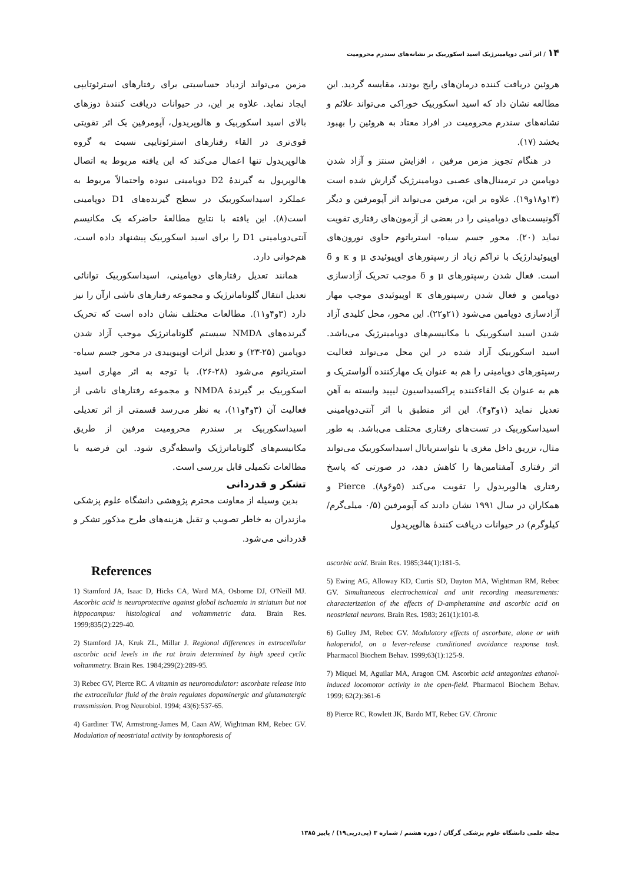۱۴ / اثر آنتی دوپامینرژیک اسید اسکوربیک بر نشانه‌های سندرم محرومیت
هروئین دریافت کننده درمان‌های رایج بودند، مقایسه گردید. این مطالعه نشان داد که اسید اسکوربیک خوراکی می‌تواند علائم و نشانه‌های سندرم محرومیت در افراد معتاد به هروئین را بهبود بخشد (۱۷).
در هنگام تجویز مزمن مرفین ، افزایش سنتز و آزاد شدن دوپامین در ترمینال‌های عصبی دوپامینرژیک گزارش شده است (۱۳و۱۸و۱۹). علاوه بر این، مرفین می‌تواند اثر آپومرفین و دیگر آگونیست‌های دوپامینی را در بعضی از آزمون‌های رفتاری تقویت نماید (۲۰). محور جسم سیاه- استریاتوم حاوی نورون‌های اوپیوئیدارژیک با تراکم زیاد از رسپتورهای اوپیوئیدی μ و κ و δ است. فعال شدن رسپتورهای μ و δ موجب تحریک آزادسازی دوپامین و فعال شدن رسپتورهای κ اوپیوئیدی موجب مهار آزادسازی دوپامین می‌شود (۲۱و۲۲). این محور، محل کلیدی آزاد شدن اسید اسکوربیک با مکانیسم‌های دوپامینرژیک می‌باشد. اسید اسکوربیک آزاد شده در این محل می‌تواند فعالیت رسپتورهای دوپامینی را هم به عنوان یک مهارکننده آلواستریک و هم به عنوان یک القاءکننده پراکسیداسیون لیپید وابسته به آهن تعدیل نماید (۱و۳و۴). این اثر منطبق با اثر آنتی‌دوپامینی اسیداسکوربیک در تست‌های رفتاری مختلف می‌باشد. به طور مثال، تزریق داخل مغزی یا نئواستریاتال اسیداسکوربیک می‌تواند اثر رفتاری آمفتامین‌ها را کاهش دهد، در صورتی که پاسخ رفتاری هالوپریدول را تقویت می‌کند (۵و۶و۸). Pierce و همکاران در سال ۱۹۹۱ نشان دادند که آپومرفین (۰/۵ میلی‌گرم/کیلوگرم) در حیوانات دریافت کنندهٔ هالوپریدول
ascorbic acid. Brain Res. 1985;344(1):181-5.
5) Ewing AG, Alloway KD, Curtis SD, Dayton MA, Wightman RM, Rebec GV. Simultaneous electrochemical and unit recording measurements: characterization of the effects of D-amphetamine and ascorbic acid on neostriatal neurons. Brain Res. 1983; 261(1):101-8.
6) Gulley JM, Rebec GV. Modulatory effects of ascorbate, alone or with haloperidol, on a lever-release conditioned avoidance response task. Pharmacol Biochem Behav. 1999;63(1):125-9.
7) Miquel M, Aguilar MA, Aragon CM. Ascorbic acid antagonizes ethanol-induced locomotor activity in the open-field. Pharmacol Biochem Behav. 1999; 62(2):361-6
8) Pierce RC, Rowlett JK, Bardo MT, Rebec GV. Chronic
مزمن می‌تواند ازدیاد حساسیتی برای رفتارهای استرئوتایپی ایجاد نماید. علاوه بر این، در حیوانات دریافت کنندهٔ دوزهای بالای اسید اسکوربیک و هالوپریدول، آپومرفین یک اثر تقویتی قوی‌تری در القاء رفتارهای استرئوتایپی نسبت به گروه هالوپریدول تنها اعمال می‌کند که این یافته مربوط به اتصال هالوپریول به گیرندهٔ D2 دوپامینی نبوده واحتمالاً مربوط به عملکرد اسیداسکوربیک در سطح گیرنده‌های D1 دوپامینی است(۸). این یافته با نتایج مطالعهٔ حاضرکه یک مکانیسم آنتی‌دوپامینی D1 را برای اسید اسکوربیک پیشنهاد داده است، هم‌خوانی دارد.
همانند تعدیل رفتارهای دوپامینی، اسیداسکوربیک توانائی تعدیل انتقال گلوتاماترژیک و مجموعه رفتارهای ناشی ازآن را نیز دارد (۳و۴و۱۱). مطالعات مختلف نشان داده است که تحریک گیرنده‌های NMDA سیستم گلوتاماترژیک موجب آزاد شدن دوپامین (۲۵-۲۳) و تعدیل اثرات اوپیوییدی در محور جسم سیاه- استریاتوم می‌شود (۲۸-۲۶). با توجه به اثر مهاری اسید اسکوربیک بر گیرندهٔ NMDA و مجموعه رفتارهای ناشی از فعالیت آن (۳و۴و۱۱)، به نظر می‌رسد قسمتی از اثر تعدیلی اسیداسکوربیک بر سندرم محرومیت مرفین از طریق مکانیسم‌های گلوتاماترژیک واسطه‌گری شود. این فرضیه با مطالعات تکمیلی قابل بررسی است.
تشکر و قدردانی
بدین وسیله از معاونت محترم پژوهشی دانشگاه علوم پزشکی مازندران به خاطر تصویب و تقبل هزینه‌های طرح مذکور تشکر و قدردانی می‌شود.
References
1) Stamford JA, Isaac D, Hicks CA, Ward MA, Osborne DJ, O'Neill MJ. Ascorbic acid is neuroprotective against global ischaemia in striatum but not hippocampus: histological and voltammetric data. Brain Res. 1999;835(2):229-40.
2) Stamford JA, Kruk ZL, Millar J. Regional differences in extracellular ascorbic acid levels in the rat brain determined by high speed cyclic voltammetry. Brain Res. 1984;299(2):289-95.
3) Rebec GV, Pierce RC. A vitamin as neuromodulator: ascorbate release into the extracellular fluid of the brain regulates dopaminergic and glutamatergic transmission. Prog Neurobiol. 1994; 43(6):537-65.
4) Gardiner TW, Armstrong-James M, Caan AW, Wightman RM, Rebec GV. Modulation of neostriatal activity by iontophoresis of
مجله علمی دانشگاه علوم پزشکی گرگان / دوره هشتم / شماره ۳ (پی‌درپی۱۹) / پاییز ۱۳۸۵